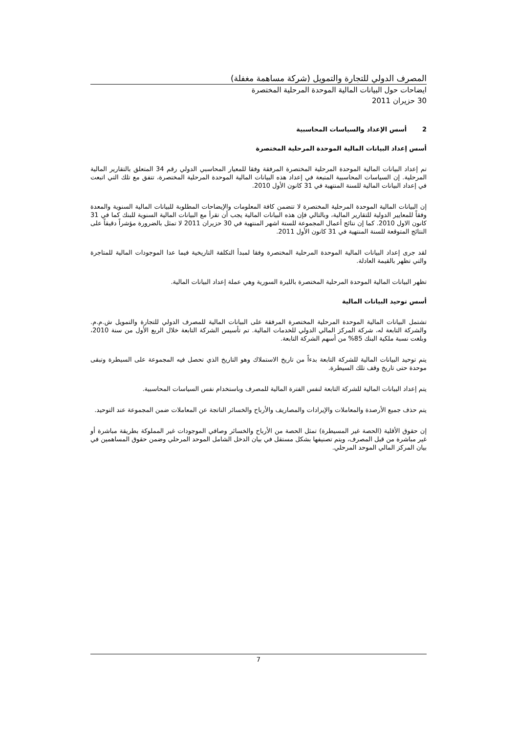المصرف الدولي للتجارة والتمويل (شركة مساهمة مغفلة)
ايضاحات حول البيانات المالية الموحدة المرحلية المختصرة
30 حزيران 2011
2 أسس الإعداد والسياسات المحاسبية
أسس إعداد البيانات المالية الموحدة المرحلية المختصرة
تم إعداد البيانات المالية الموحدة المرحلية المختصرة المرفقة وفقا للمعيار المحاسبي الدولي رقم 34 المتعلق بالتقارير المالية المرحلية. إن السياسات المحاسبية المتبعة في إعداد هذه البيانات المالية الموحدة المرحلية المختصرة، تتفق مع تلك التي اتبعت في إعداد البيانات المالية للسنة المنتهية في 31 كانون الأول 2010.
إن البيانات المالية الموحدة المرحلية المختصرة لا تتضمن كافة المعلومات والإيضاحات المطلوبة للبيانات المالية السنوية والمعدة وفقاً للمعايير الدولية للتقارير المالية، وبالتالي فإن هذه البيانات المالية يجب أن تقرأ مع البيانات المالية السنوية للبنك كما في 31 كانون الاول 2010. كما إن نتائج أعمال المجموعة للستة اشهر المنتهية في 30 حزيران 2011 لا تمثل بالضرورة مؤشراً دقيقاً على النتائج المتوقعة للسنة المنتهية في 31 كانون الأول 2011.
لقد جرى إعداد البيانات المالية الموحدة المرحلية المختصرة وفقا لمبدأ التكلفة التاريخية فيما عدا الموجودات المالية للمتاجرة والتي تظهر بالقيمة العادلة.
تظهر البيانات المالية الموحدة المرحلية المختصرة بالليرة السورية وهي عملة إعداد البيانات المالية.
أسس توحيد البيانات المالية
تشتمل البيانات المالية الموحدة المرحلية المختصرة المرفقة على البيانات المالية للمصرف الدولي للتجارة والتمويل ش.م.م. والشركة التابعة له، شركة المركز المالي الدولي للخدمات المالية. تم تأسيس الشركة التابعة خلال الربع الأول من سنة 2010، وبلغت نسبة ملكية البنك 85% من أسهم الشركة التابعة.
يتم توحيد البيانات المالية للشركة التابعة بدءاً من تاريخ الاستملاك وهو التاريخ الذي تحصل فيه المجموعة على السيطرة وتبقى موحدة حتى تاريخ وقف تلك السيطرة.
يتم إعداد البيانات المالية للشركة التابعة لنفس الفترة المالية للمصرف وباستخدام نفس السياسات المحاسبية.
يتم حذف جميع الأرصدة والمعاملات والإيرادات والمصاريف والأرباح والخسائر الناتجة عن المعاملات ضمن المجموعة عند التوحيد.
إن حقوق الأقلية (الحصة غير المسيطرة) تمثل الحصة من الأرباح والخسائر وصافي الموجودات غير المملوكة بطريقة مباشرة أو غير مباشرة من قبل المصرف، ويتم تصنيفها بشكل مستقل في بيان الدخل الشامل الموحد المرحلي وضمن حقوق المساهمين في بيان المركز المالي الموحد المرحلي.
7